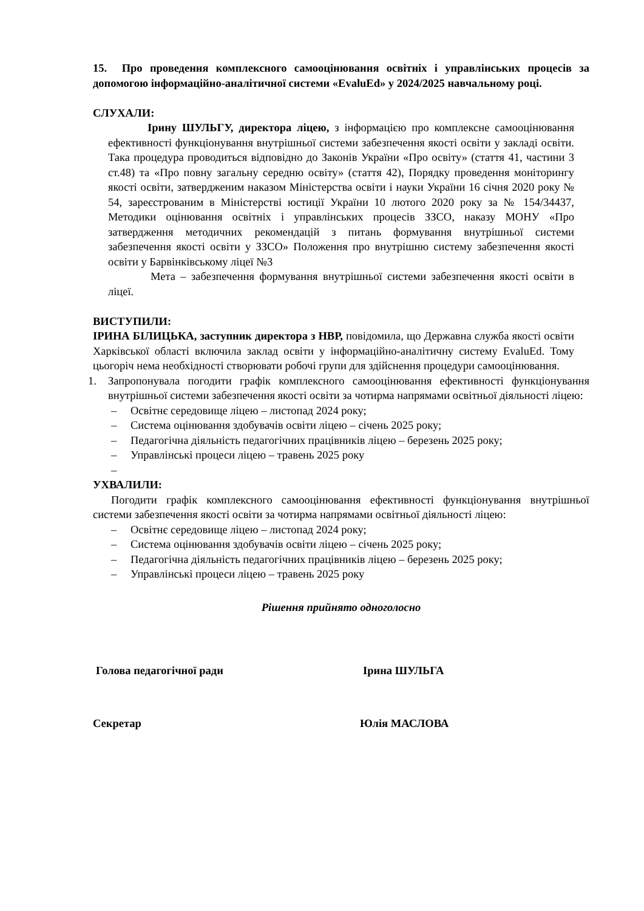15. Про проведення комплексного самооцінювання освітніх і управлінських процесів за допомогою інформаційно-аналітичної системи «EvaluEd» у 2024/2025 навчальному році.
СЛУХАЛИ:
Ірину ШУЛЬГУ, директора ліцею, з інформацією про комплексне самооцінювання ефективності функціонування внутрішньої системи забезпечення якості освіти у закладі освіти. Така процедура проводиться відповідно до Законів України «Про освіту» (стаття 41, частини 3 ст.48) та «Про повну загальну середню освіту» (стаття 42), Порядку проведення моніторингу якості освіти, затвердженим наказом Міністерства освіти і науки України 16 січня 2020 року № 54, зареєстрованим в Міністерстві юстиції України 10 лютого 2020 року за № 154/34437, Методики оцінювання освітніх і управлінських процесів ЗЗСО, наказу МОНУ «Про затвердження методичних рекомендацій з питань формування внутрішньої системи забезпечення якості освіти у ЗЗСО» Положення про внутрішню систему забезпечення якості освіти у Барвінківському ліцеї №3
Мета – забезпечення формування внутрішньої системи забезпечення якості освіти в ліцеї.
ВИСТУПИЛИ:
ІРИНА БІЛИЦЬКА, заступник директора з НВР, повідомила, що Державна служба якості освіти Харківської області включила заклад освіти у інформаційно-аналітичну систему EvaluEd. Тому цьогоріч нема необхідності створювати робочі групи для здійснення процедури самооцінювання.
1. Запропонувала погодити графік комплексного самооцінювання ефективності функціонування внутрішньої системи забезпечення якості освіти за чотирма напрямами освітньої діяльності ліцею:
– Освітнє середовище ліцею – листопад 2024 року;
– Система оцінювання здобувачів освіти ліцею – січень 2025 року;
– Педагогічна діяльність педагогічних працівників ліцею – березень 2025 року;
– Управлінські процеси ліцею – травень 2025 року
–
УХВАЛИЛИ:
Погодити графік комплексного самооцінювання ефективності функціонування внутрішньої системи забезпечення якості освіти за чотирма напрямами освітньої діяльності ліцею:
– Освітнє середовище ліцею – листопад 2024 року;
– Система оцінювання здобувачів освіти ліцею – січень 2025 року;
– Педагогічна діяльність педагогічних працівників ліцею – березень 2025 року;
– Управлінські процеси ліцею – травень 2025 року
Рішення прийнято одноголосно
Голова педагогічної ради Ірина ШУЛЬГА
Секретар Юлія МАСЛОВА